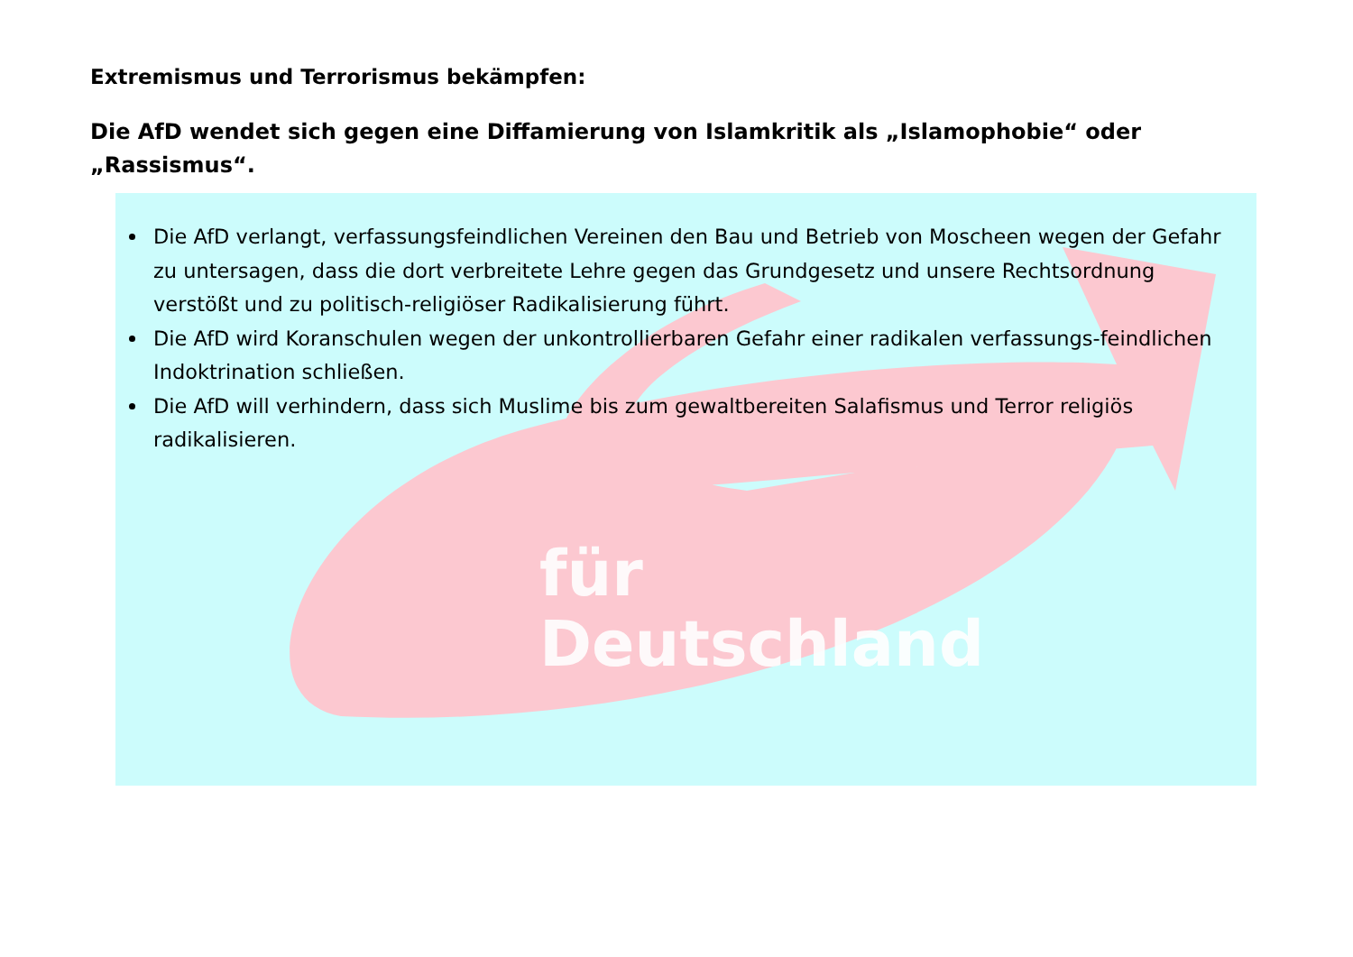Extremismus und Terrorismus bekämpfen:
Die AfD wendet sich gegen eine Diffamierung von Islamkritik als „Islamophobie“ oder „Rassismus“.
Die AfD verlangt, verfassungsfeindlichen Vereinen den Bau und Betrieb von Moscheen wegen der Gefahr zu untersagen, dass die dort verbreitete Lehre gegen das Grundgesetz und unsere Rechtsordnung verstößt und zu politisch-religiöser Radikalisierung führt.
Die AfD wird Koranschulen wegen der unkontrollierbaren Gefahr einer radikalen verfassungs-feindlichen Indoktrination schließen.
Die AfD will verhindern, dass sich Muslime bis zum gewaltbereiten Salafismus und Terror religiös radikalisieren.
für
Deutschland